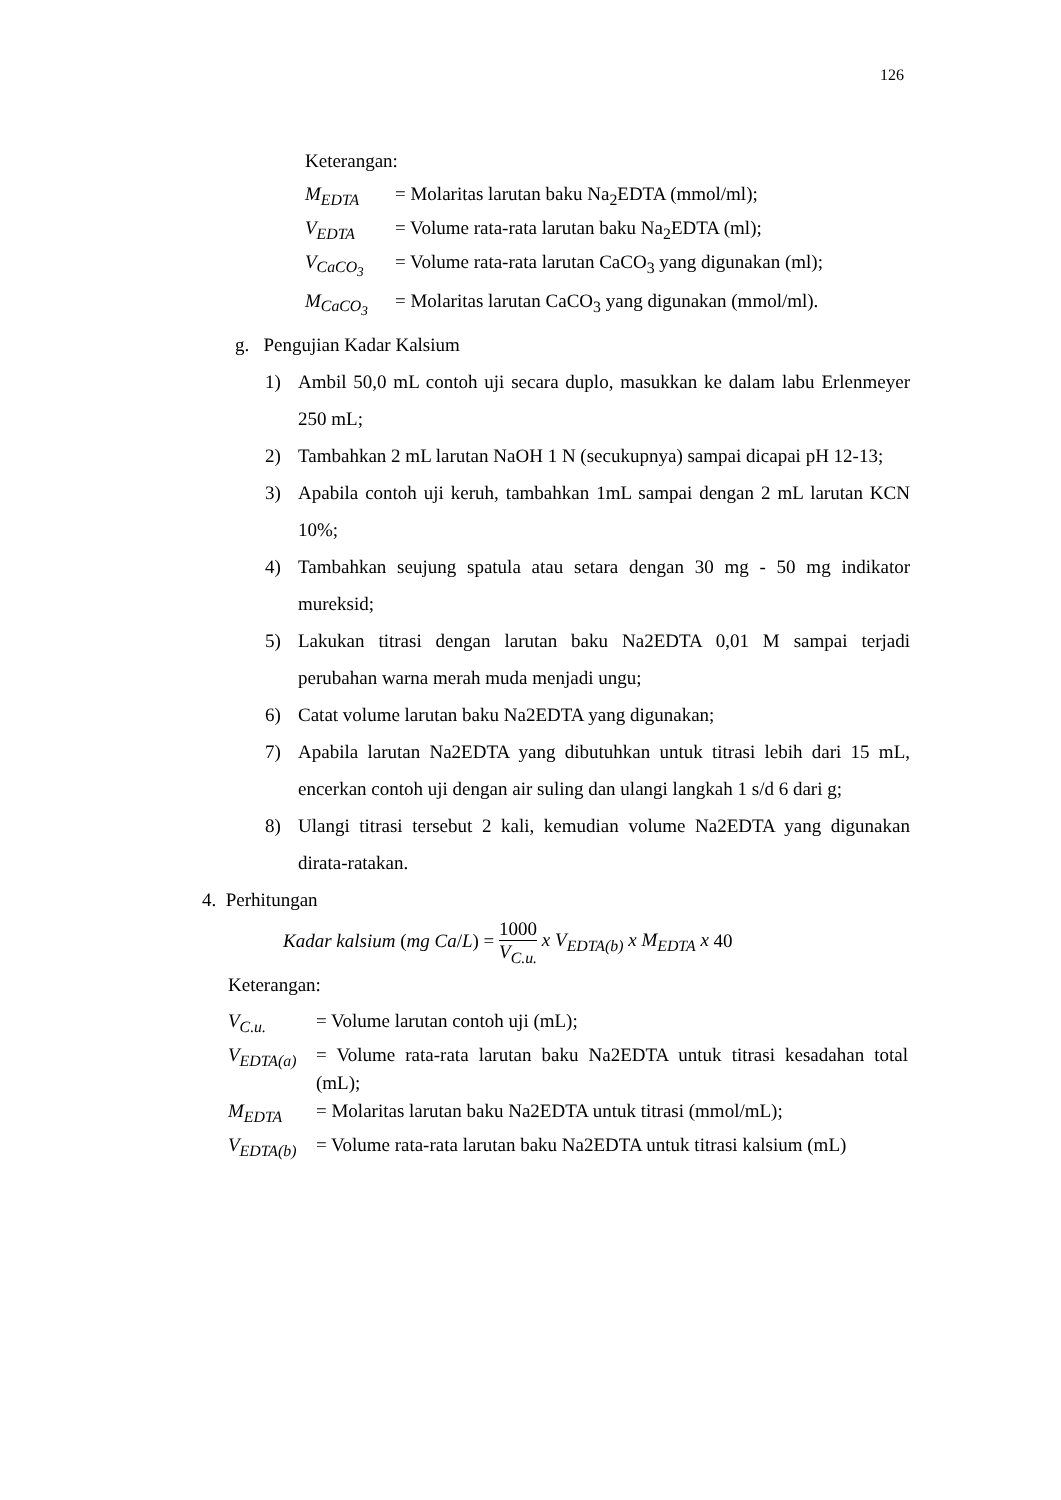126
Keterangan:
M<sub>EDTA</sub> = Molaritas larutan baku Na<sub>2</sub>EDTA (mmol/ml);
V<sub>EDTA</sub> = Volume rata-rata larutan baku Na<sub>2</sub>EDTA (ml);
V<sub>CaCO<sub>3</sub></sub> = Volume rata-rata larutan CaCO<sub>3</sub> yang digunakan (ml);
M<sub>CaCO<sub>3</sub></sub> = Molaritas larutan CaCO<sub>3</sub> yang digunakan (mmol/ml).
g. Pengujian Kadar Kalsium
1) Ambil 50,0 mL contoh uji secara duplo, masukkan ke dalam labu Erlenmeyer 250 mL;
2) Tambahkan 2 mL larutan NaOH 1 N (secukupnya) sampai dicapai pH 12-13;
3) Apabila contoh uji keruh, tambahkan 1mL sampai dengan 2 mL larutan KCN 10%;
4) Tambahkan seujung spatula atau setara dengan 30 mg - 50 mg indikator mureksid;
5) Lakukan titrasi dengan larutan baku Na2EDTA 0,01 M sampai terjadi perubahan warna merah muda menjadi ungu;
6) Catat volume larutan baku Na2EDTA yang digunakan;
7) Apabila larutan Na2EDTA yang dibutuhkan untuk titrasi lebih dari 15 mL, encerkan contoh uji dengan air suling dan ulangi langkah 1 s/d 6 dari g;
8) Ulangi titrasi tersebut 2 kali, kemudian volume Na2EDTA yang digunakan dirata-ratakan.
4. Perhitungan
Kadar kalsium (mg Ca/L) = 1000 V<sub>C.u.</sub> x V<sub>EDTA(b)</sub> x M<sub>EDTA</sub> x 40
Keterangan:
V<sub>C.u.</sub> = Volume larutan contoh uji (mL);
V<sub>EDTA(a)</sub> = Volume rata-rata larutan baku Na2EDTA untuk titrasi kesadahan total (mL);
M<sub>EDTA</sub> = Molaritas larutan baku Na2EDTA untuk titrasi (mmol/mL);
V<sub>EDTA(b)</sub> = Volume rata-rata larutan baku Na2EDTA untuk titrasi kalsium (mL)